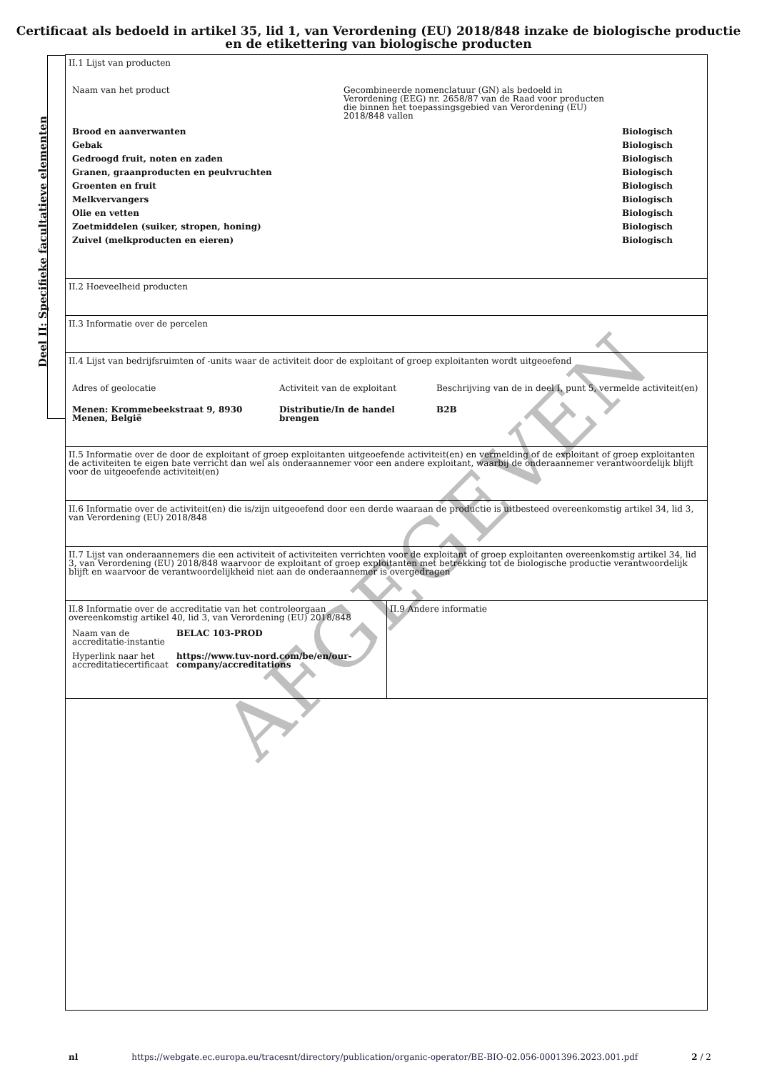Certificaat als bedoeld in artikel 35, lid 1, van Verordening (EU) 2018/848 inzake de biologische productie
en de etikettering van biologische producten
II.1 Lijst van producten
| Naam van het product | Gecombineerde nomenclatuur (GN) als bedoeld in Verordening (EEG) nr. 2658/87 van de Raad voor producten die binnen het toepassingsgebied van Verordening (EU) 2018/848 vallen | |
| Brood en aanverwanten | | Biologisch |
| Gebak | | Biologisch |
| Gedroogd fruit, noten en zaden | | Biologisch |
| Granen, graanproducten en peulvruchten | | Biologisch |
| Groenten en fruit | | Biologisch |
| Melkvervangers | | Biologisch |
| Olie en vetten | | Biologisch |
| Zoetmiddelen (suiker, stropen, honing) | | Biologisch |
| Zuivel (melkproducten en eieren) | | Biologisch |
II.2 Hoeveelheid producten
II.3 Informatie over de percelen
II.4 Lijst van bedrijfsruimten of -units waar de activiteit door de exploitant of groep exploitanten wordt uitgeoefend
| Adres of geolocatie | Activiteit van de exploitant | Beschrijving van de in deel I, punt 5, vermelde activiteit(en) |
| Menen: Krommebeekstraat 9, 8930 Menen, België | Distributie/In de handel brengen | B2B |
II.5 Informatie over de door de exploitant of groep exploitanten uitgeoefende activiteit(en) en vermelding of de exploitant of groep exploitanten de activiteiten te eigen bate verricht dan wel als onderaannemer voor een andere exploitant, waarbij de onderaannemer verantwoordelijk blijft voor de uitgeoefende activiteit(en)
II.6 Informatie over de activiteit(en) die is/zijn uitgeoefend door een derde waaraan de productie is uitbesteed overeenkomstig artikel 34, lid 3, van Verordening (EU) 2018/848
II.7 Lijst van onderaannemers die een activiteit of activiteiten verrichten voor de exploitant of groep exploitanten overeenkomstig artikel 34, lid 3, van Verordening (EU) 2018/848 waarvoor de exploitant of groep exploitanten met betrekking tot de biologische productie verantwoordelijk blijft en waarvoor de verantwoordelijkheid niet aan de onderaannemer is overgedragen
II.8 Informatie over de accreditatie van het controleorgaan overeenkomstig artikel 40, lid 3, van Verordening (EU) 2018/848
| Naam van de accreditatie-instantie | BELAC 103-PROD |
| Hyperlink naar het accreditatiecertificaat | https://www.tuv-nord.com/be/en/our-company/accreditations |
II.9 Andere informatie
Deel II: Specifieke facultatieve elementen
AFGEGEVEN
nl https://webgate.ec.europa.eu/tracesnt/directory/publication/organic-operator/BE-BIO-02.056-0001396.2023.001.pdf 2 / 2